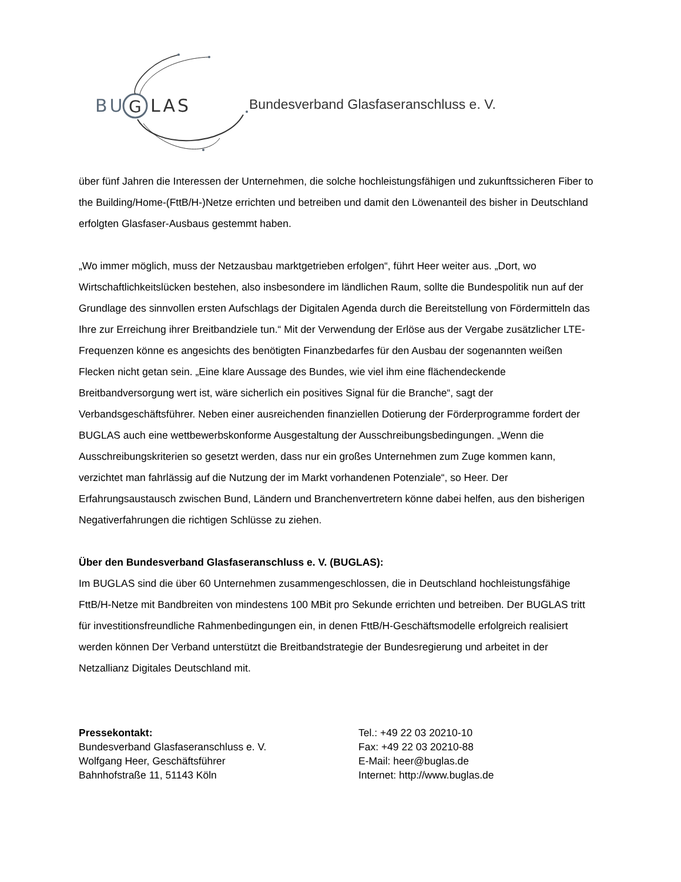BU
G
LAS
Bundesverband Glasfaseranschluss e. V.
über fünf Jahren die Interessen der Unternehmen, die solche hochleistungsfähigen und zukunftssicheren Fiber to the Building/Home-(FttB/H-)Netze errichten und betreiben und damit den Löwenanteil des bisher in Deutschland erfolgten Glasfaser-Ausbaus gestemmt haben.
„Wo immer möglich, muss der Netzausbau marktgetrieben erfolgen“, führt Heer weiter aus. „Dort, wo Wirtschaftlichkeitslücken bestehen, also insbesondere im ländlichen Raum, sollte die Bundespolitik nun auf der Grundlage des sinnvollen ersten Aufschlags der Digitalen Agenda durch die Bereitstellung von Fördermitteln das Ihre zur Erreichung ihrer Breitbandziele tun.“ Mit der Verwendung der Erlöse aus der Vergabe zusätzlicher LTE-Frequenzen könne es angesichts des benötigten Finanzbedarfes für den Ausbau der sogenannten weißen Flecken nicht getan sein. „Eine klare Aussage des Bundes, wie viel ihm eine flächendeckende Breitbandversorgung wert ist, wäre sicherlich ein positives Signal für die Branche“, sagt der Verbandsgeschäftsführer. Neben einer ausreichenden finanziellen Dotierung der Förderprogramme fordert der BUGLAS auch eine wettbewerbskonforme Ausgestaltung der Ausschreibungsbedingungen. „Wenn die Ausschreibungskriterien so gesetzt werden, dass nur ein großes Unternehmen zum Zuge kommen kann, verzichtet man fahrlässig auf die Nutzung der im Markt vorhandenen Potenziale“, so Heer. Der Erfahrungsaustausch zwischen Bund, Ländern und Branchenvertretern könne dabei helfen, aus den bisherigen Negativerfahrungen die richtigen Schlüsse zu ziehen.
Über den Bundesverband Glasfaseranschluss e. V. (BUGLAS):
Im BUGLAS sind die über 60 Unternehmen zusammengeschlossen, die in Deutschland hochleistungsfähige FttB/H-Netze mit Bandbreiten von mindestens 100 MBit pro Sekunde errichten und betreiben. Der BUGLAS tritt für investitionsfreundliche Rahmenbedingungen ein, in denen FttB/H-Geschäftsmodelle erfolgreich realisiert werden können Der Verband unterstützt die Breitbandstrategie der Bundesregierung und arbeitet in der Netzallianz Digitales Deutschland mit.
Pressekontakt:
Bundesverband Glasfaseranschluss e. V.
Wolfgang Heer, Geschäftsführer
Bahnhofstraße 11, 51143 Köln
Tel.: +49 22 03 20210-10
Fax: +49 22 03 20210-88
E-Mail: heer@buglas.de
Internet: http://www.buglas.de